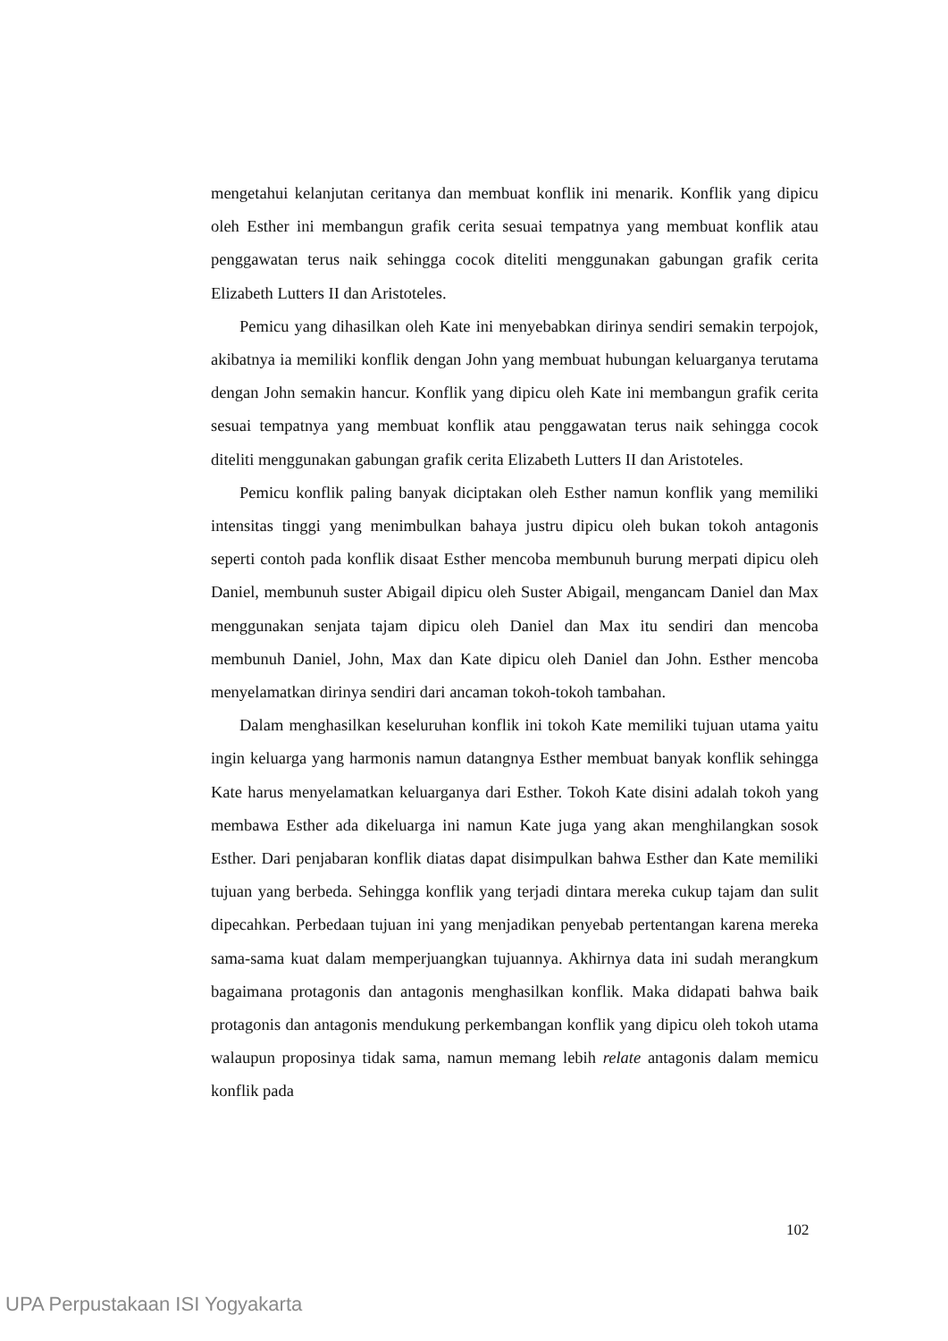mengetahui kelanjutan ceritanya dan membuat konflik ini menarik. Konflik yang dipicu oleh Esther ini membangun grafik cerita sesuai tempatnya yang membuat konflik atau penggawatan terus naik sehingga cocok diteliti menggunakan gabungan grafik cerita Elizabeth Lutters II dan Aristoteles.
Pemicu yang dihasilkan oleh Kate ini menyebabkan dirinya sendiri semakin terpojok, akibatnya ia memiliki konflik dengan John yang membuat hubungan keluarganya terutama dengan John semakin hancur. Konflik yang dipicu oleh Kate ini membangun grafik cerita sesuai tempatnya yang membuat konflik atau penggawatan terus naik sehingga cocok diteliti menggunakan gabungan grafik cerita Elizabeth Lutters II dan Aristoteles.
Pemicu konflik paling banyak diciptakan oleh Esther namun konflik yang memiliki intensitas tinggi yang menimbulkan bahaya justru dipicu oleh bukan tokoh antagonis seperti contoh pada konflik disaat Esther mencoba membunuh burung merpati dipicu oleh Daniel, membunuh suster Abigail dipicu oleh Suster Abigail, mengancam Daniel dan Max menggunakan senjata tajam dipicu oleh Daniel dan Max itu sendiri dan mencoba membunuh Daniel, John, Max dan Kate dipicu oleh Daniel dan John. Esther mencoba menyelamatkan dirinya sendiri dari ancaman tokoh-tokoh tambahan.
Dalam menghasilkan keseluruhan konflik ini tokoh Kate memiliki tujuan utama yaitu ingin keluarga yang harmonis namun datangnya Esther membuat banyak konflik sehingga Kate harus menyelamatkan keluarganya dari Esther. Tokoh Kate disini adalah tokoh yang membawa Esther ada dikeluarga ini namun Kate juga yang akan menghilangkan sosok Esther. Dari penjabaran konflik diatas dapat disimpulkan bahwa Esther dan Kate memiliki tujuan yang berbeda. Sehingga konflik yang terjadi dintara mereka cukup tajam dan sulit dipecahkan. Perbedaan tujuan ini yang menjadikan penyebab pertentangan karena mereka sama-sama kuat dalam memperjuangkan tujuannya. Akhirnya data ini sudah merangkum bagaimana protagonis dan antagonis menghasilkan konflik. Maka didapati bahwa baik protagonis dan antagonis mendukung perkembangan konflik yang dipicu oleh tokoh utama walaupun proposinya tidak sama, namun memang lebih relate antagonis dalam memicu konflik pada
102
UPA Perpustakaan ISI Yogyakarta